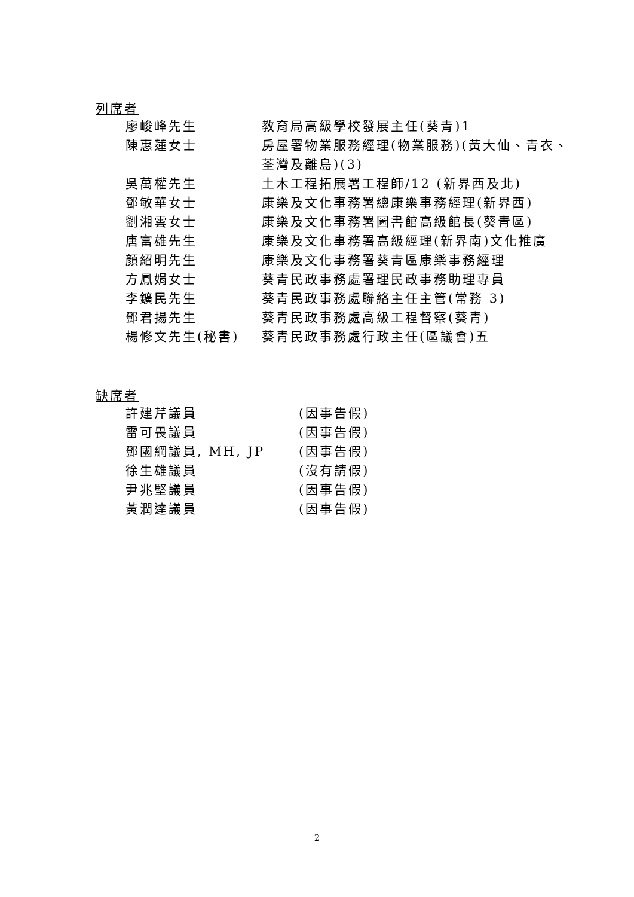列席者
| 廖峻峰先生 | 教育局高級學校發展主任(葵青)1 |
| 陳惠蓮女士 | 房屋署物業服務經理(物業服務)(黃大仙、青衣、 荃灣及離島)(3) |
| 吳萬權先生 | 土木工程拓展署工程師/12 (新界西及北) |
| 鄧敏華女士 | 康樂及文化事務署總康樂事務經理(新界西) |
| 劉湘雲女士 | 康樂及文化事務署圖書館高級館長(葵青區) |
| 唐富雄先生 | 康樂及文化事務署高級經理(新界南)文化推廣 |
| 顏紹明先生 | 康樂及文化事務署葵青區康樂事務經理 |
| 方鳳娟女士 | 葵青民政事務處署理民政事務助理專員 |
| 李鑛民先生 | 葵青民政事務處聯絡主任主管(常務 3) |
| 鄧君揚先生 | 葵青民政事務處高級工程督察(葵青) |
| 楊修文先生(秘書) | 葵青民政事務處行政主任(區議會)五 |
缺席者
| 許建芹議員 | (因事告假) |
| 雷可畏議員 | (因事告假) |
| 鄧國綱議員, MH, JP | (因事告假) |
| 徐生雄議員 | (沒有請假) |
| 尹兆堅議員 | (因事告假) |
| 黃潤達議員 | (因事告假) |
2